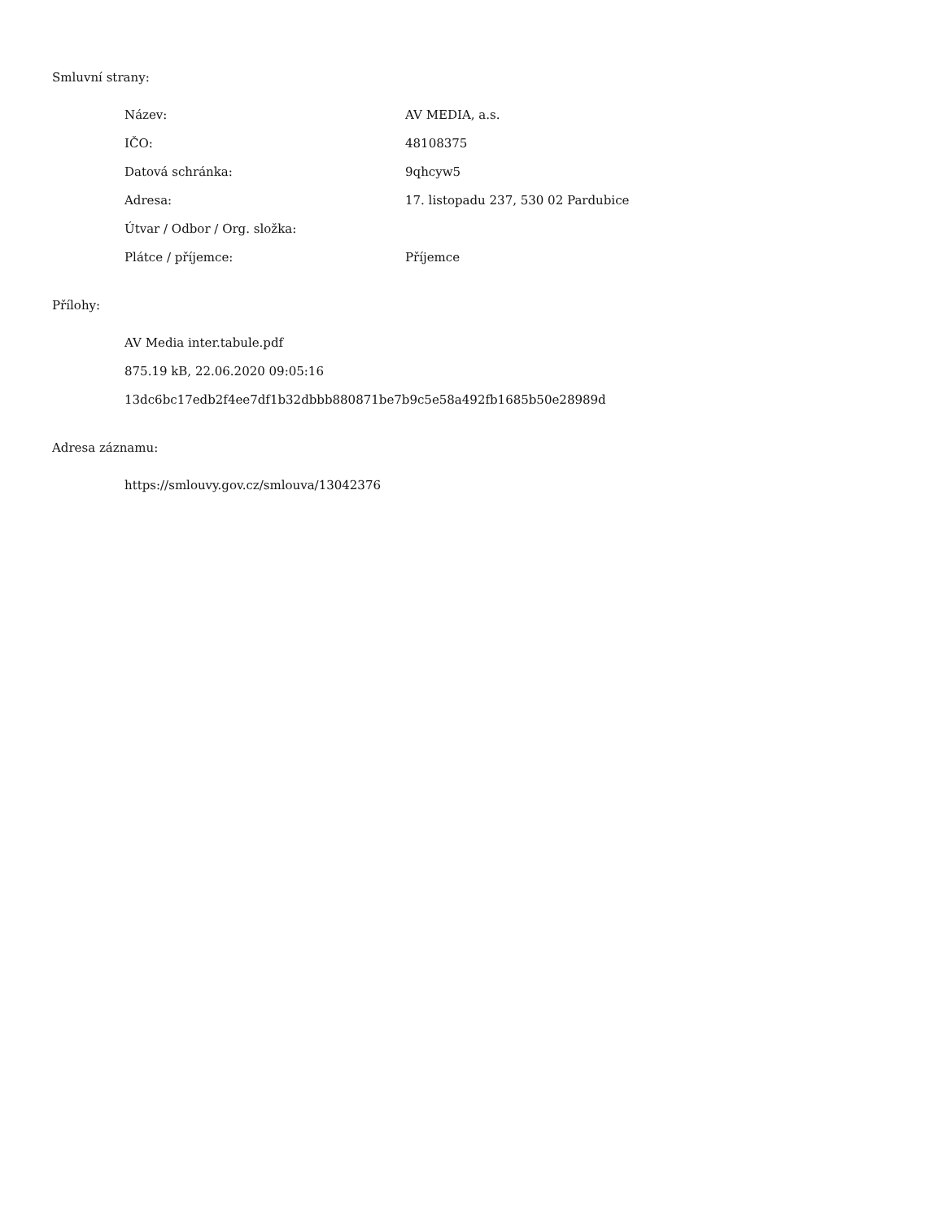Smluvní strany:
| Název: | AV MEDIA, a.s. |
| IČO: | 48108375 |
| Datová schránka: | 9qhcyw5 |
| Adresa: | 17. listopadu 237, 530 02 Pardubice |
| Útvar / Odbor / Org. složka: | |
| Plátce / příjemce: | Příjemce |
Přílohy:
AV Media inter.tabule.pdf
875.19 kB, 22.06.2020 09:05:16
13dc6bc17edb2f4ee7df1b32dbbb880871be7b9c5e58a492fb1685b50e28989d
Adresa záznamu:
https://smlouvy.gov.cz/smlouva/13042376